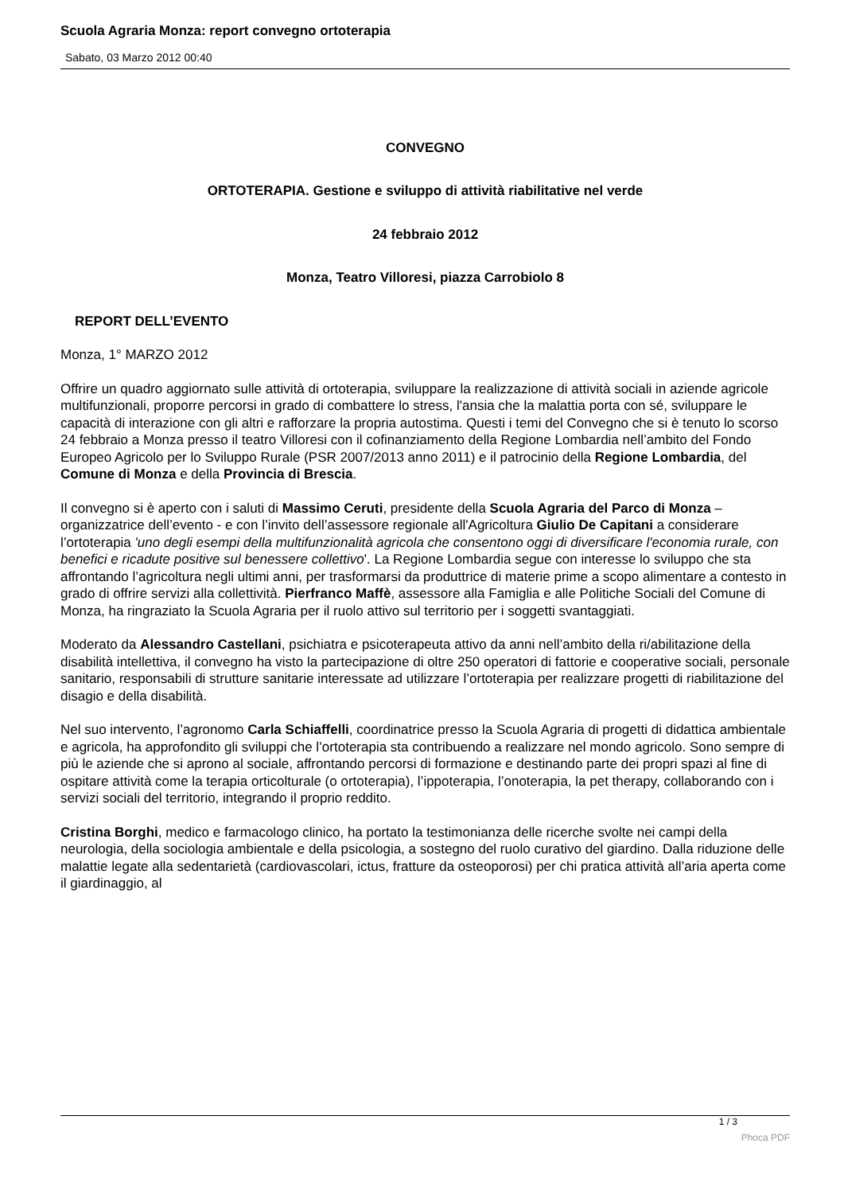Scuola Agraria Monza: report convegno ortoterapia
Sabato, 03 Marzo 2012 00:40
CONVEGNO
ORTOTERAPIA. Gestione e sviluppo di attività riabilitative nel verde
24 febbraio 2012
Monza, Teatro Villoresi, piazza Carrobiolo 8
REPORT DELL’EVENTO
Monza, 1° MARZO 2012
Offrire un quadro aggiornato sulle attività di ortoterapia, sviluppare la realizzazione di attività sociali in aziende agricole multifunzionali, proporre percorsi in grado di combattere lo stress, l'ansia che la malattia porta con sé, sviluppare le capacità di interazione con gli altri e rafforzare la propria autostima. Questi i temi del Convegno che si è tenuto lo scorso 24 febbraio a Monza presso il teatro Villoresi con il cofinanziamento della Regione Lombardia nell’ambito del Fondo Europeo Agricolo per lo Sviluppo Rurale (PSR 2007/2013 anno 2011) e il patrocinio della Regione Lombardia, del Comune di Monza e della Provincia di Brescia.
Il convegno si è aperto con i saluti di Massimo Ceruti, presidente della Scuola Agraria del Parco di Monza – organizzatrice dell’evento - e con l’invito dell’assessore regionale all'Agricoltura Giulio De Capitani a considerare l’ortoterapia 'uno degli esempi della multifunzionalità agricola che consentono oggi di diversificare l'economia rurale, con benefici e ricadute positive sul benessere collettivo'. La Regione Lombardia segue con interesse lo sviluppo che sta affrontando l’agricoltura negli ultimi anni, per trasformarsi da produttrice di materie prime a scopo alimentare a contesto in grado di offrire servizi alla collettività. Pierfranco Maffè, assessore alla Famiglia e alle Politiche Sociali del Comune di Monza, ha ringraziato la Scuola Agraria per il ruolo attivo sul territorio per i soggetti svantaggiati.
Moderato da Alessandro Castellani, psichiatra e psicoterapeuta attivo da anni nell’ambito della ri/abilitazione della disabilità intellettiva, il convegno ha visto la partecipazione di oltre 250 operatori di fattorie e cooperative sociali, personale sanitario, responsabili di strutture sanitarie interessate ad utilizzare l’ortoterapia per realizzare progetti di riabilitazione del disagio e della disabilità.
Nel suo intervento, l’agronomo Carla Schiaffelli, coordinatrice presso la Scuola Agraria di progetti di didattica ambientale e agricola, ha approfondito gli sviluppi che l’ortoterapia sta contribuendo a realizzare nel mondo agricolo. Sono sempre di più le aziende che si aprono al sociale, affrontando percorsi di formazione e destinando parte dei propri spazi al fine di ospitare attività come la terapia orticolturale (o ortoterapia), l’ippoterapia, l’onoterapia, la pet therapy, collaborando con i servizi sociali del territorio, integrando il proprio reddito.
Cristina Borghi, medico e farmacologo clinico, ha portato la testimonianza delle ricerche svolte nei campi della neurologia, della sociologia ambientale e della psicologia, a sostegno del ruolo curativo del giardino. Dalla riduzione delle malattie legate alla sedentarietà (cardiovascolari, ictus, fratture da osteoporosi) per chi pratica attività all’aria aperta come il giardinaggio, al
1 / 3
Phoca PDF